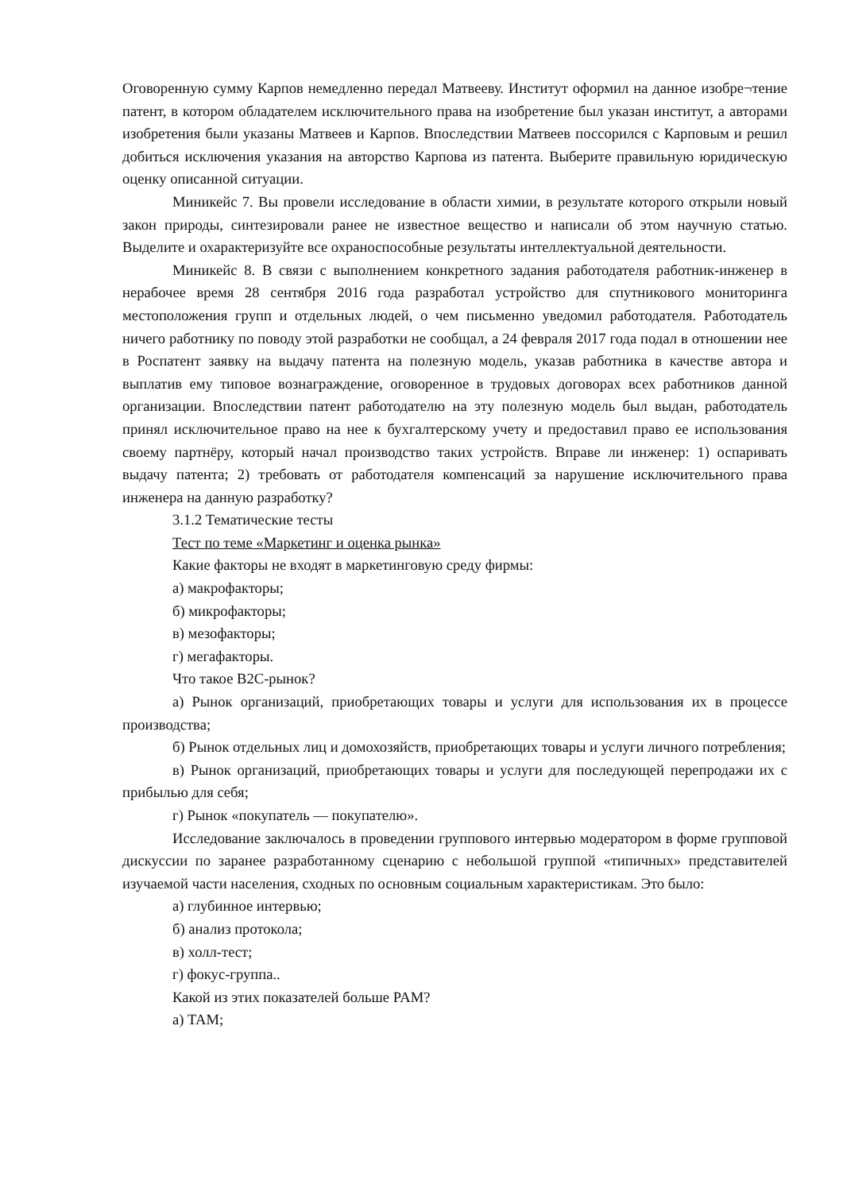Оговоренную сумму Карпов немедленно передал Матвееву. Институт оформил на данное изобре¬тение патент, в котором обладателем исключительного права на изобретение был указан институт, а авторами изобретения были указаны Матвеев и Карпов. Впоследствии Матвеев поссорился с Карповым и решил добиться исключения указания на авторство Карпова из патента. Выберите правильную юридическую оценку описанной ситуации.
Миникейс 7. Вы провели исследование в области химии, в результате которого открыли новый закон природы, синтезировали ранее не известное вещество и написали об этом научную статью. Выделите и охарактеризуйте все охраноспособные результаты интеллектуальной деятельности.
Миникейс 8. В связи с выполнением конкретного задания работодателя работник-инженер в нерабочее время 28 сентября 2016 года разработал устройство для спутникового мониторинга местоположения групп и отдельных людей, о чем письменно уведомил работодателя. Работодатель ничего работнику по поводу этой разработки не сообщал, а 24 февраля 2017 года подал в отношении нее в Роспатент заявку на выдачу патента на полезную модель, указав работника в качестве автора и выплатив ему типовое вознаграждение, оговоренное в трудовых договорах всех работников данной организации. Впоследствии патент работодателю на эту полезную модель был выдан, работодатель принял исключительное право на нее к бухгалтерскому учету и предоставил право ее использования своему партнёру, который начал производство таких устройств. Вправе ли инженер: 1) оспаривать выдачу патента; 2) требовать от работодателя компенсаций за нарушение исключительного права инженера на данную разработку?
3.1.2 Тематические тесты
Тест по теме «Маркетинг и оценка рынка»
Какие факторы не входят в маркетинговую среду фирмы:
а) макрофакторы;
б) микрофакторы;
в) мезофакторы;
г) мегафакторы.
Что такое B2C-рынок?
а) Рынок организаций, приобретающих товары и услуги для использования их в процессе производства;
б) Рынок отдельных лиц и домохозяйств, приобретающих товары и услуги личного потребления;
в) Рынок организаций, приобретающих товары и услуги для последующей перепродажи их с прибылью для себя;
г) Рынок «покупатель — покупателю».
Исследование заключалось в проведении группового интервью модератором в форме групповой дискуссии по заранее разработанному сценарию с небольшой группой «типичных» представителей изучаемой части населения, сходных по основным социальным характеристикам. Это было:
а) глубинное интервью;
б) анализ протокола;
в) холл-тест;
г) фокус-группа..
Какой из этих показателей больше PAM?
а) TAM;